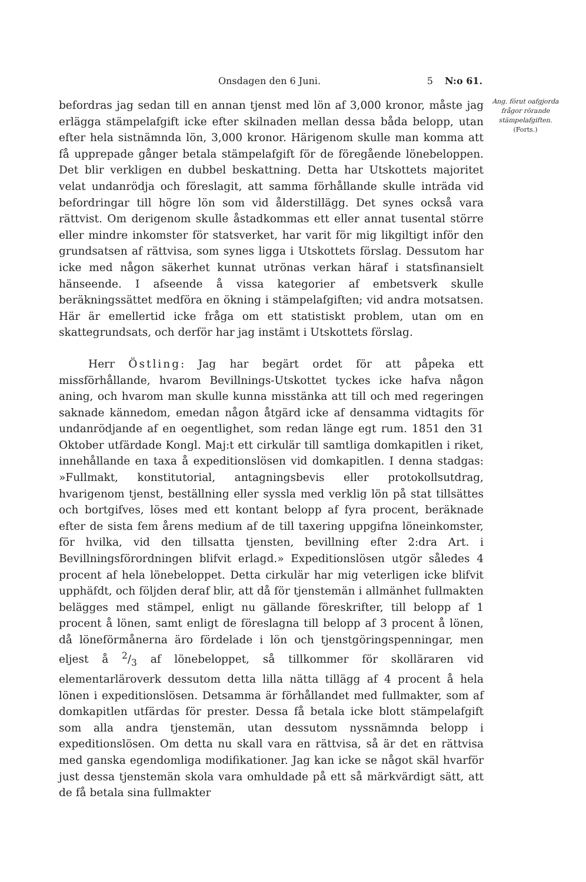Onsdagen den 6 Juni. 5 N:o 61.
befordras jag sedan till en annan tjenst med lön af 3,000 kronor, måste jag erlägga stämpelafgift icke efter skilnaden mellan dessa båda belopp, utan efter hela sistnämnda lön, 3,000 kronor. Härigenom skulle man komma att få upprepade gånger betala stämpelafgift för de föregående lönebeloppen. Det blir verkligen en dubbel beskattning. Detta har Utskottets majoritet velat undanrödja och föreslagit, att samma förhållande skulle inträda vid befordringar till högre lön som vid ålderstillägg. Det synes också vara rättvist. Om derigenom skulle åstadkommas ett eller annat tusental större eller mindre inkomster för statsverket, har varit för mig likgiltigt inför den grundsatsen af rättvisa, som synes ligga i Utskottets förslag. Dessutom har icke med någon säkerhet kunnat utrönas verkan häraf i statsfinansielt hänseende. I afseende å vissa kategorier af embetsverk skulle beräkningssättet medföra en ökning i stämpelafgiften; vid andra motsatsen. Här är emellertid icke fråga om ett statistiskt problem, utan om en skattegrundsats, och derför har jag instämt i Utskottets förslag.
Herr Östling: Jag har begärt ordet för att påpeka ett missförhållande, hvarom Bevillnings-Utskottet tyckes icke hafva någon aning, och hvarom man skulle kunna misstänka att till och med regeringen saknade kännedom, emedan någon åtgärd icke af densamma vidtagits för undanrödjande af en oegentlighet, som redan länge egt rum. 1851 den 31 Oktober utfärdade Kongl. Maj:t ett cirkulär till samtliga domkapitlen i riket, innehållande en taxa å expeditionslösen vid domkapitlen. I denna stadgas: »Fullmakt, konstitutorial, antagningsbevis eller protokollsutdrag, hvarigenom tjenst, beställning eller syssla med verklig lön på stat tillsättes och bortgifves, löses med ett kontant belopp af fyra procent, beräknade efter de sista fem årens medium af de till taxering uppgifna löneinkomster, för hvilka, vid den tillsatta tjensten, bevillning efter 2:dra Art. i Bevillningsförordningen blifvit erlagd.» Expeditionslösen utgör således 4 procent af hela lönebeloppet. Detta cirkulär har mig veterligen icke blifvit upphäfdt, och följden deraf blir, att då för tjenstemän i allmänhet fullmakten belägges med stämpel, enligt nu gällande föreskrifter, till belopp af 1 procent å lönen, samt enligt de föreslagna till belopp af 3 procent å lönen, då löneförmånerna äro fördelade i lön och tjenstgöringspenningar, men eljest å 2/3 af lönebeloppet, så tillkommer för skolläraren vid elementarläroverk dessutom detta lilla nätta tillägg af 4 procent å hela lönen i expeditionslösen. Detsamma är förhållandet med fullmakter, som af domkapitlen utfärdas för prester. Dessa få betala icke blott stämpelafgift som alla andra tjenstemän, utan dessutom nyssnämnda belopp i expeditionslösen. Om detta nu skall vara en rättvisa, så är det en rättvisa med ganska egendomliga modifikationer. Jag kan icke se något skäl hvarför just dessa tjenstemän skola vara omhuldade på ett så märkvärdigt sätt, att de få betala sina fullmakter
Ang. förut oafgjorda frågor rörande stämpelafgiften.
(Forts.)